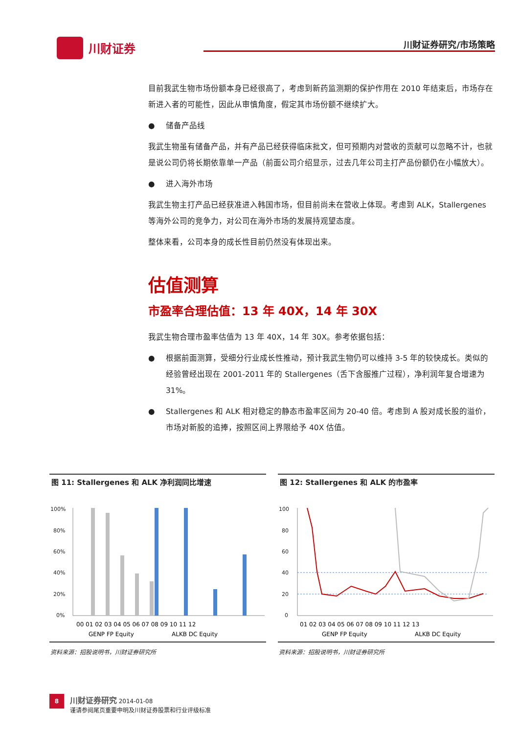川财证券 川财证券研究/市场策略
目前我武生物市场份额本身已经很高了，考虑到新药监测期的保护作用在 2010 年结束后，市场存在新进入者的可能性，因此从审慎角度，假定其市场份额不继续扩大。
● 储备产品线
我武生物虽有储备产品，并有产品已经获得临床批文，但可预期内对营收的贡献可以忽略不计，也就是说公司仍将长期依靠单一产品（前面公司介绍显示，过去几年公司主打产品份额仍在小幅放大）。
● 进入海外市场
我武生物主打产品已经获准进入韩国市场，但目前尚未在营收上体现。考虑到 ALK，Stallergenes 等海外公司的竞争力，对公司在海外市场的发展持观望态度。
整体来看，公司本身的成长性目前仍然没有体现出来。
估值测算
市盈率合理估值：13 年 40X，14 年 30X
我武生物合理市盈率估值为 13 年 40X，14 年 30X。参考依据包括：
● 根据前面测算，受细分行业成长性推动，预计我武生物仍可以维持 3-5 年的较快成长。类似的经验曾经出现在 2001-2011 年的 Stallergenes（舌下含服推广过程），净利润年复合增速为 31%。
● Stallergenes 和 ALK 相对稳定的静态市盈率区间为 20-40 倍。考虑到 A 股对成长股的溢价，市场对新股的追捧，按照区间上界限给予 40X 估值。
图 11: Stallergenes 和 ALK 净利润同比增速
100%
80%
60%
40%
20%
0%
00 01 02 03 04 05 06 07 08 09 10 11 12
GENP FP Equity
ALKB DC Equity
资料来源：招股说明书，川财证券研究所
图 12: Stallergenes 和 ALK 的市盈率
100
80
60
40
20
0
01 02 03 04 05 06 07 08 09 10 11 12 13
GENP FP Equity
ALKB DC Equity
资料来源：招股说明书，川财证券研究所
8 川财证券研究 2014-01-08
谨请参阅尾页重要申明及川财证券股票和行业评级标准